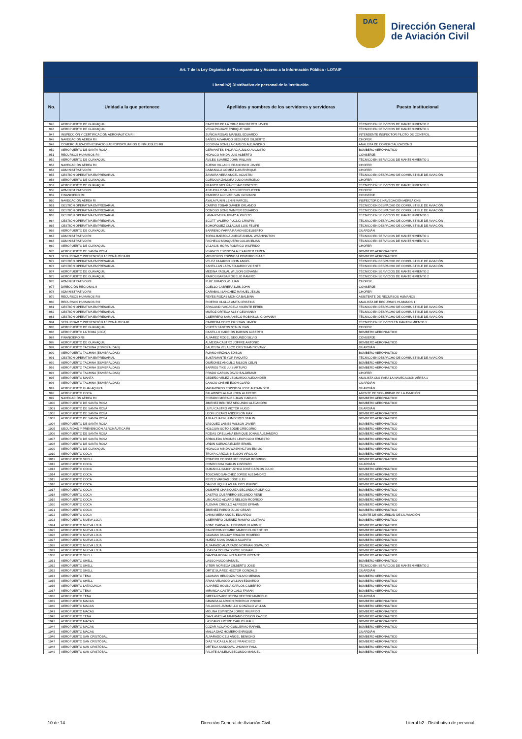DAC
Dirección General
de Aviación Civil
| Art. 7 de la Ley Orgánica de Transparencia y Acceso a la Información Pública - LOTAIP | | | |
| Literal b2) Distributivo de personal de la institución | | | |
| No. | Unidad a la que pertenece | Apellidos y nombres de los servidores y servidoras | Puesto Institucional |
| 945 | AEROPUERTO DE GUAYAQUIL | CAICEDO DE LA CRUZ RIGOBERTO JAVIER | TÉCNICO EN SERVICIOS DE MANTENIMIENTO 2 |
| 946 | AEROPUERTO DE GUAYAQUIL | VEGA PIGUAVE ENRIQUE YARI | TÉCNICO EN SERVICIOS DE MANTENIMIENTO 1 |
| 947 | INSPECCIÓN Y CERTIFICACIÓN AERONÁUTICA RII | ZUÑIGA ROSAS MANUEL EDUARDO | INTENDENTE INSPECTOR PILOTO DE CONTROL |
| 948 | NAVEGACIÓN AÉREA RII | BAÑOS ALVARADO SEGUNDO GILBERTO | CHOFER |
| 949 | COMERCIALIZACIÓN ESPACIOS AEROPORTUARIOS E INMUEBLES RII | SEGOVIA BONILLA CARLOS ALEJANDRO | ANALISTA DE COMERCIALIZACIÓN 3 |
| 950 | AEROPUERTO DE SANTA ROSA | CERVANTES ENGRACIA JULIO AUGUSTO | BOMBERO AERONÁUTICO |
| 951 | RECURSOS HUMANOS RII | HIDALGO MINDA LUIS ALBERTO | CONSERJE |
| 952 | AEROPUERTO DE GUAYAQUIL | AVILES SUAREZ JOHN WILLIAN | TÉCNICO EN SERVICIOS DE MANTENIMIENTO 1 |
| 953 | NAVEGACIÓN AÉREA RII | BUENO VILLACIS FRANCISCO JAVIER | CHOFER |
| 954 | ADMINISTRATIVO RII | CABANILLA GOMEZ LUIS ENRIQUE | CHOFER |
| 955 | GESTIÓN OPERATIVA EMPRESARIAL | ZAMORA VERA ANGEL AGUSTIN | TÉCNICO EN DESPACHO DE COMBUSTIBLE DE AVIACIÓN |
| 956 | AEROPUERTO DE GUAYAQUIL | CORDOVA ZAMORA JULIO MARCELO | CHOFER |
| 957 | AEROPUERTO DE GUAYAQUIL | FRANCO VICUÑA CESAR ERNESTO | TÉCNICO EN SERVICIOS DE MANTENIMIENTO 1 |
| 958 | ADMINISTRATIVO RII | ASTUDILLO VILLACIS FREDI ELIECER | CHOFER |
| 959 | FINANCIERO RII | RAMIREZ ALCIVAR IVAN GIOVANNI | CONSERJE |
| 960 | NAVEGACIÓN AÉREA RI | AYALA PUNIN LENIN MARCEL | INSPECTOR DE NAVEGACIÓN AÉREA CNS |
| 961 | GESTIÓN OPERATIVA EMPRESARIAL | CARPIO TOBAR XAVIER ORLANDO | TÉCNICO EN DESPACHO DE COMBUSTIBLE DE AVIACIÓN |
| 962 | GESTIÓN OPERATIVA EMPRESARIAL | DONOSO BONE WIMPER EDUARDO | TÉCNICO EN DESPACHO DE COMBUSTIBLE DE AVIACIÓN |
| 963 | GESTIÓN OPERATIVA EMPRESARIAL | LAMA RIVERA JIMMY AUGUSTO | TÉCNICO EN SERVICIOS DE MANTENIMIENTO 1 |
| 964 | GESTIÓN OPERATIVA EMPRESARIAL | SCOTT VALERO PUGLIO CRISPIN | TÉCNICO EN DESPACHO DE COMBUSTIBLE DE AVIACIÓN |
| 965 | GESTIÓN OPERATIVA EMPRESARIAL | BOHORQUEZ OLLAGUE LUIS FELIPE | TÉCNICO EN DESPACHO DE COMBUSTIBLE DE AVIACIÓN |
| 966 | AEROPUERTO DE GUAYAQUIL | BARRENO PARRA RAMON EDELBERTO | GUARDIÁN |
| 967 | ADMINISTRATIVO RII | TORAL BARZOLA JORGE ANIBAL WASHINGTON | TÉCNICO EN SERVICIOS DE MANTENIMIENTO 1 |
| 968 | ADMINISTRATIVO RII | PACHECO MOSQUERA COLON ELIAS | TÉCNICO EN SERVICIOS DE MANTENIMIENTO 1 |
| 969 | AEROPUERTO DE GUAYAQUIL | VILLACIS MORA RODRIGO WILFRIDO | CHOFER |
| 970 | AEROPUERTO DE SANTA ROSA | VIVANCO ESPINOZA ALEXANDER EFREN | BOMBERO AERONÁUTICO |
| 971 | SEGURIDAD Y PREVENCIÓN AERONÁUTICA RII | MONTEROS ESPINOZA PORFIRIO ISAAC | BOMBERO AERONÁUTICO |
| 972 | GESTIÓN OPERATIVA EMPRESARIAL | VELEZ FAJARDO JOHN ANGEL | TÉCNICO EN DESPACHO DE COMBUSTIBLE DE AVIACIÓN |
| 973 | GESTIÓN OPERATIVA EMPRESARIAL | SANTILLAN LARA EDUARDO VICENTE | TÉCNICO EN DESPACHO DE COMBUSTIBLE DE AVIACIÓN |
| 974 | AEROPUERTO DE GUAYAQUIL | MEDINA YAGUAL WILSON GIOVANNI | TÉCNICO EN SERVICIOS DE MANTENIMIENTO 2 |
| 975 | AEROPUERTO DE GUAYAQUIL | RAMOS BARBA ROGELIO RAMIRO | TÉCNICO EN SERVICIOS DE MANTENIMIENTO 2 |
| 976 | ADMINISTRATIVO RII | RUIZ JURADO WILLIAM | CHOFER |
| 977 | DIRECCIÓN REGIONAL II | COELLO CABRERA LUIS JOHN | CONSERJE |
| 978 | ADMINISTRATIVO RII | CARABALI SANCHEZ MANUEL JESUS | CHOFER |
| 979 | RECURSOS HUMANOS RIII | REYES RODAS MONICA BALBINA | ASISTENTE DE RECURSOS HUMANOS |
| 980 | RECURSOS HUMANOS RIII | RIOFRIO OLALLA ANITA CRISTINA | ANALISTA DE RECURSOS HUMANOS 1 |
| 981 | GESTIÓN OPERATIVA EMPRESARIAL | ARAGUNDI VACACELA VICENTE EFREN | TÉCNICO EN DESPACHO DE COMBUSTIBLE DE AVIACIÓN |
| 982 | GESTIÓN OPERATIVA EMPRESARIAL | MUÑOZ ORTEGA ALSY GEOVANNY | TÉCNICO EN DESPACHO DE COMBUSTIBLE DE AVIACIÓN |
| 983 | GESTIÓN OPERATIVA EMPRESARIAL | GUERRERO SAMANIEGO ROBINSON GIOVANNY | TÉCNICO EN DESPACHO DE COMBUSTIBLE DE AVIACIÓN |
| 984 | SEGURIDAD Y PREVENCIÓN AERONÁUTICA RI | CARRERA CORO CRISTIAN JAVIER | TÉCNICO EN SERVICIO EN MANTENIMIENTO 1 |
| 985 | AEROPUERTO DE GUAYAQUIL | VINCES SANTOS STALIN IVAN | CHOFER |
| 986 | AEROPUERTO LA TOMA (LOJA) | CASTILLO CARRION DARWIN ALBERTO | BOMBERO AERONÁUTICO |
| 987 | FINANCIERO RII | ALVAREZ ROGEL SEGUNDO SILVIO | CONSERJE |
| 988 | AEROPUERTO DE GUAYAQUIL | ALMEIDA CASTRO JOFFRE ANTONIO | BOMBERO AERONÁUTICO |
| 989 | AEROPUERTO TACHINA (ESMERALDAS) | BAUTISTA VELASCO CRISTHIAN YOVANY | GUARDIÁN |
| 990 | AEROPUERTO TACHINA (ESMERALDAS) | RUANO ARIZALA EDISON | BOMBERO AERONÁUTICO |
| 991 | GESTIÓN OPERATIVA EMPRESARIAL | BUSTAMANTE YOR PAQUITO | TÉCNICO EN DESPACHO DE COMBUSTIBLE DE AVIACIÓN |
| 992 | AEROPUERTO TACHINA (ESMERALDAS) | QUIÑONEZ ANGULO NILSON CELIN | BOMBERO AERONÁUTICO |
| 993 | AEROPUERTO TACHINA (ESMERALDAS) | BARROS TIXE LUIS ARTURO | BOMBERO AERONÁUTICO |
| 994 | AEROPUERTO TACHINA (ESMERALDAS) | PRADO GARCIA DAVID BALDEMAR | CHOFER |
| 995 | AEROPUERTO MANTA | CEDEÑO VELEZ LEONARDO ALEXANDER | ANALISTA CNS PARA LA NAVEGACIÓN AÉREA 1 |
| 996 | AEROPUERTO TACHINA (ESMERALDAS) | CANCIO CHEME EXON CLARD | GUARDIÁN |
| 997 | AEROPUERTO GUALAQUIZA | MATAMOROS ESPINOZA JOSE ALEXANDER | GUARDIÁN |
| 998 | AEROPUERTO COCA | PALADINES ALAVA JOHN ALFREDO | AGENTE DE SEGURIDAD DE LA AVIACIÓN |
| 999 | NAVEGACIÓN AÉREA RII | PINTADO MORALES JUAN CARLOS | BOMBERO AERONÁUTICO |
| 1000 | AEROPUERTO DE SANTA ROSA | JIMENEZ BENITEZ SEGUNDO ALEJANDRO | BOMBERO AERONÁUTICO |
| 1001 | AEROPUERTO DE SANTA ROSA | LUPU CASTRO VICTOR HUGO | GUARDIÁN |
| 1002 | AEROPUERTO DE SANTA ROSA | LEON LOZANO ANDERSON MAX | BOMBERO AERONÁUTICO |
| 1003 | AEROPUERTO DE SANTA ROSA | AJILA CHAPIN HUMBERTO STALIN | BOMBERO AERONÁUTICO |
| 1004 | AEROPUERTO DE SANTA ROSA | VASQUEZ LAINES WILSON JAVIER | BOMBERO AERONÁUTICO |
| 1005 | SEGURIDAD Y PREVENCIÓN AERONÁUTICA RII | HOLGUIN SOTO EDDIE GREGORIO | BOMBERO AERONÁUTICO |
| 1006 | AEROPUERTO DE SANTA ROSA | RODAS ORELLANA ENRIQUE JONAS ALEJANDRO | BOMBERO AERONÁUTICO |
| 1007 | AEROPUERTO DE SANTA ROSA | ARBOLEDA BRIONES LEOPOLDO ERNESTO | BOMBERO AERONÁUTICO |
| 1008 | AEROPUERTO DE SANTA ROSA | URDIN SURIAGA ELDER ERMEL | BOMBERO AERONÁUTICO |
| 1009 | AEROPUERTO DE GUAYAQUIL | HIDALGO MINDA WASHINGTON EMILIO | BOMBERO AERONÁUTICO |
| 1010 | AEROPUERTO COCA | TROYA GARZON NELSON VIRGILIO | BOMBERO AERONÁUTICO |
| 1011 | AEROPUERTO SHELL | ROMERO CONSTANTE OSCAR RODRIGO | BOMBERO AERONÁUTICO |
| 1012 | AEROPUERTO COCA | CONDO NOA CARLIN LIBERATO | GUARDIÁN |
| 1013 | AEROPUERTO COCA | DUMAN LLIGUICHUZHCA JOSE CARLOS JULIO | BOMBERO AERONÁUTICO |
| 1014 | AEROPUERTO COCA | TOSCANO SANCHEZ JORGE ALEJANDRO | BOMBERO AERONÁUTICO |
| 1015 | AEROPUERTO COCA | REYES VARGAS JOSE LUIS | BOMBERO AERONÁUTICO |
| 1016 | AEROPUERTO COCA | DALGO UQUILLAS FAUSTO RUFINO | BOMBERO AERONÁUTICO |
| 1017 | AEROPUERTO COCA | QUISHPE CHASIQUIZA SEGUNDO RODRIGO | BOMBERO AERONÁUTICO |
| 1018 | AEROPUERTO COCA | CASTRO GUERRERO SEGUNDO RENE | BOMBERO AERONÁUTICO |
| 1019 | AEROPUERTO COCA | LINCANGO ALVARO NELSON RODRIGO | BOMBERO AERONÁUTICO |
| 1020 | AEROPUERTO COCA | ALEMAN CRIOLLO ALFREDO EFRAIN | BOMBERO AERONÁUTICO |
| 1021 | AEROPUERTO COCA | JIMENEZ PARDO JULIO CESAR | BOMBERO AERONÁUTICO |
| 1022 | AEROPUERTO COCA | CHASI MERA ANGEL EDUARDO | AGENTE DE SEGURIDAD DE LA AVIACIÓN |
| 1023 | AEROPUERTO NUEVA LOJA | GUERRERO JIMENEZ RAMIRO GUSTAVO | BOMBERO AERONÁUTICO |
| 1024 | AEROPUERTO NUEVA LOJA | BONE CARVAJAL HERMINIO VLADIMIR | BOMBERO AERONÁUTICO |
| 1025 | AEROPUERTO NUEVA LOJA | CALDERON CHIMBO MARCO FLORENTINO | BOMBERO AERONÁUTICO |
| 1026 | AEROPUERTO NUEVA LOJA | GUAMAN PAGUAY ERALDO HOMERO | BOMBERO AERONÁUTICO |
| 1027 | AEROPUERTO NUEVA LOJA | NUÑEZ SILVA DANILO AGAPITO | BOMBERO AERONÁUTICO |
| 1028 | AEROPUERTO NUEVA LOJA | ALVARADO ALVARADO NORMAN OSWALDO | BOMBERO AERONÁUTICO |
| 1029 | AEROPUERTO NUEVA LOJA | LOAYZA OCHOA JORGE VISMAR | BOMBERO AERONÁUTICO |
| 1030 | AEROPUERTO SHELL | GAVIDIA ROBALINO MARCO VICENTE | BOMBERO AERONÁUTICO |
| 1031 | AEROPUERTO SHELL | LASSO HUGO MANUEL | BOMBERO AERONÁUTICO |
| 1032 | AEROPUERTO SHELL | VITERI NORIEGA GILBERTO JOSE | TÉCNICO EN SERVICIOS DE MANTENIMIENTO 2 |
| 1033 | AEROPUERTO SHELL | ORTIZ SUAREZ HECTOR GONZALO | GUARDIÁN |
| 1034 | AEROPUERTO TENA | GUAMAN MENDOZA POLIVIO MESIAS | BOMBERO AERONÁUTICO |
| 1035 | AEROPUERTO SHELL | ARIAS VELASCO WILLIAN EDUARDO | BOMBERO AERONÁUTICO |
| 1036 | AEROPUERTO LATACUNGA | ALVAREZ MOLINA CARLOS GILBERTO | BOMBERO AERONÁUTICO |
| 1037 | AEROPUERTO TENA | MIRANDA CASTRO GALO FAVIAN | BOMBERO AERONÁUTICO |
| 1038 | AEROPUERTO TENA | GREFA RIVADENEYRA HECTOR MARCELO | GUARDIÁN |
| 1039 | AEROPUERTO MACAS | GRANDA ALARCON RODRIGO VINICIO | BOMBERO AERONÁUTICO |
| 1040 | AEROPUERTO MACAS | PALACIOS JARAMILLO GONZALO WILLAN | BOMBERO AERONÁUTICO |
| 1041 | AEROPUERTO MACAS | MOLINA ESPINOZA JORGE WILFRIDO | BOMBERO AERONÁUTICO |
| 1042 | AEROPUERTO TENA | GAVILANES ALTAMIRANO EDISON XAVIER | BOMBERO AERONÁUTICO |
| 1043 | AEROPUERTO MACAS | LASCANO FREIRE CARLOS RAUL | BOMBERO AERONÁUTICO |
| 1044 | AEROPUERTO MACAS | COZAR AGUAYO GUILLERMO RAFAEL | BOMBERO AERONÁUTICO |
| 1045 | AEROPUERTO MACAS | MALLA DIAZ HOMERO ENRIQUE | GUARDIÁN |
| 1046 | AEROPUERTO SAN CRISTÓBAL | ALVARADO CELI ANGEL BENIGNO | BOMBERO AERONÁUTICO |
| 1047 | AEROPUERTO SAN CRISTÓBAL | DIAZ YUCAILLA JOSE FRANCISCO | BOMBERO AERONÁUTICO |
| 1048 | AEROPUERTO SAN CRISTÓBAL | ORTEGA SANDOVAL JHONNY PAUL | BOMBERO AERONÁUTICO |
| 1049 | AEROPUERTO SAN CRISTÓBAL | PALATE SAILEMA SEGUNDO MANUEL | BOMBERO AERONÁUTICO |
10 de 14 Dirección General de Aviación Civil Literal b2.- Distributivo de personal